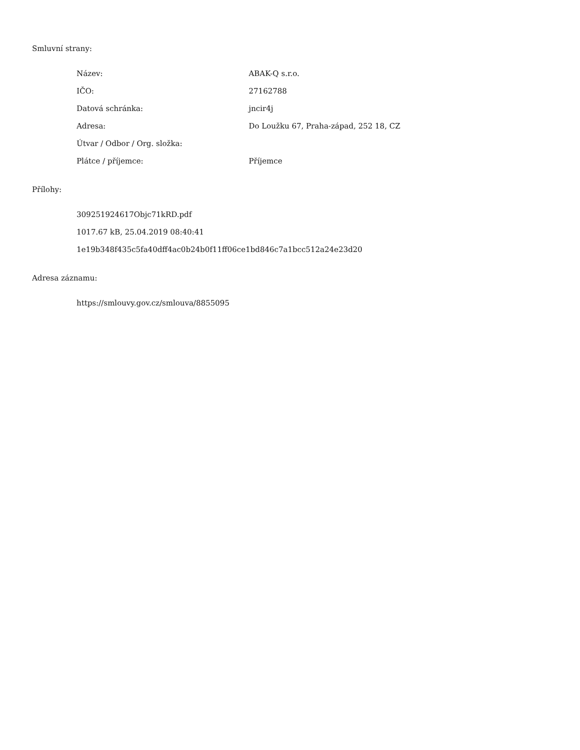Smluvní strany:
| Název: | ABAK-Q s.r.o. |
| IČO: | 27162788 |
| Datová schránka: | jncir4j |
| Adresa: | Do Loužku 67, Praha-západ, 252 18, CZ |
| Útvar / Odbor / Org. složka: | |
| Plátce / příjemce: | Příjemce |
Přílohy:
309251924617Objc71kRD.pdf
1017.67 kB, 25.04.2019 08:40:41
1e19b348f435c5fa40dff4ac0b24b0f11ff06ce1bd846c7a1bcc512a24e23d20
Adresa záznamu:
https://smlouvy.gov.cz/smlouva/8855095